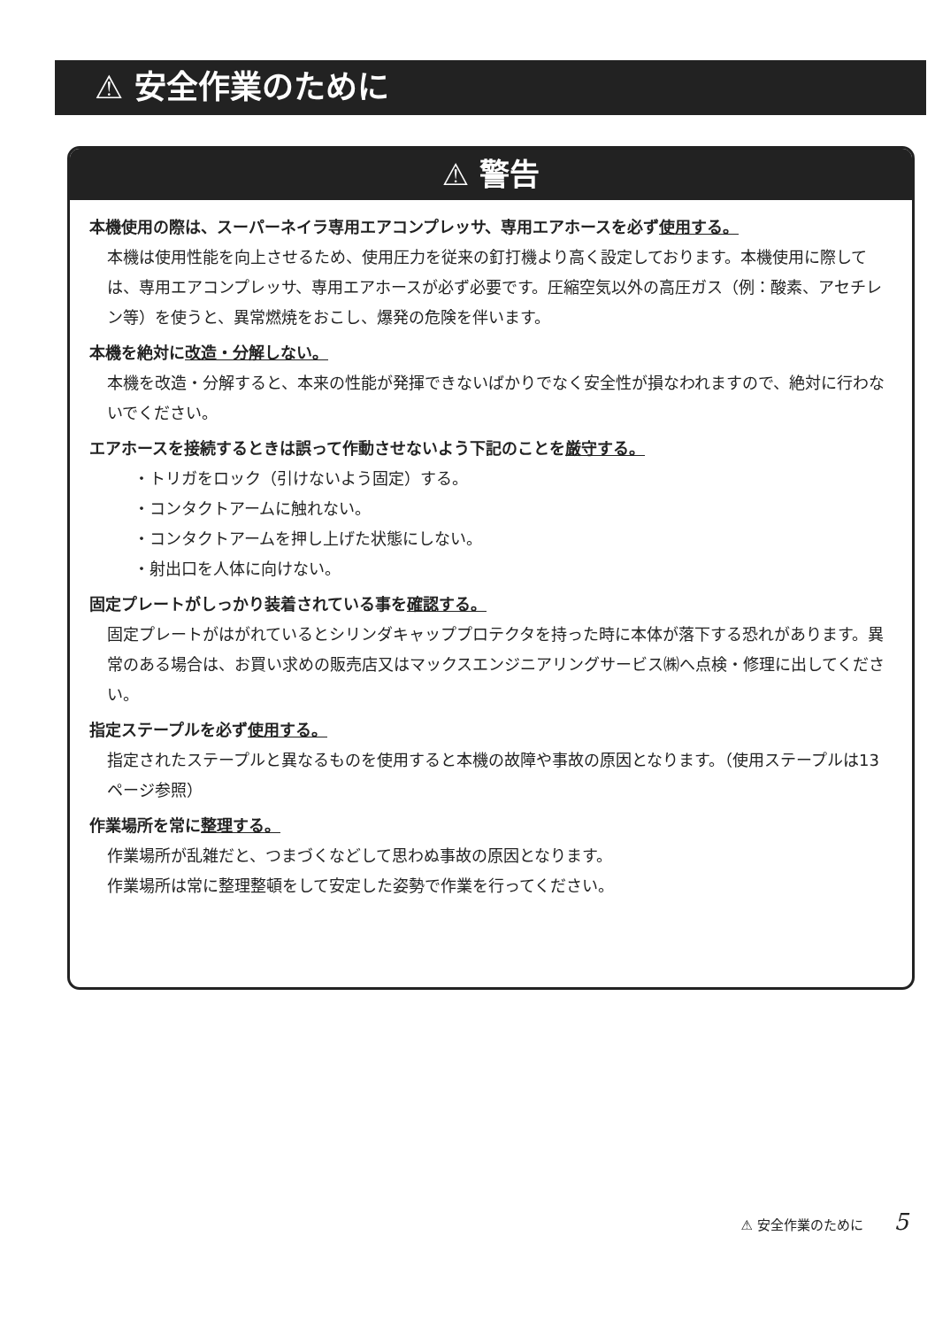⚠ 安全作業のために
⚠ 警告
本機使用の際は、スーパーネイラ専用エアコンプレッサ、専用エアホースを必ず使用する。
本機は使用性能を向上させるため、使用圧力を従来の釘打機より高く設定しております。本機使用に際しては、専用エアコンプレッサ、専用エアホースが必ず必要です。圧縮空気以外の高圧ガス（例：酸素、アセチレン等）を使うと、異常燃焼をおこし、爆発の危険を伴います。
本機を絶対に改造・分解しない。
本機を改造・分解すると、本来の性能が発揮できないばかりでなく安全性が損なわれますので、絶対に行わないでください。
エアホースを接続するときは誤って作動させないよう下記のことを厳守する。
・トリガをロック（引けないよう固定）する。
・コンタクトアームに触れない。
・コンタクトアームを押し上げた状態にしない。
・射出口を人体に向けない。
固定プレートがしっかり装着されている事を確認する。
固定プレートがはがれているとシリンダキャッププロテクタを持った時に本体が落下する恐れがあります。異常のある場合は、お買い求めの販売店又はマックスエンジニアリングサービス㈱へ点検・修理に出してください。
指定ステープルを必ず使用する。
指定されたステープルと異なるものを使用すると本機の故障や事故の原因となります。（使用ステープルは13ページ参照）
作業場所を常に整理する。
作業場所が乱雑だと、つまづくなどして思わぬ事故の原因となります。
作業場所は常に整理整頓をして安定した姿勢で作業を行ってください。
⚠ 安全作業のために 5